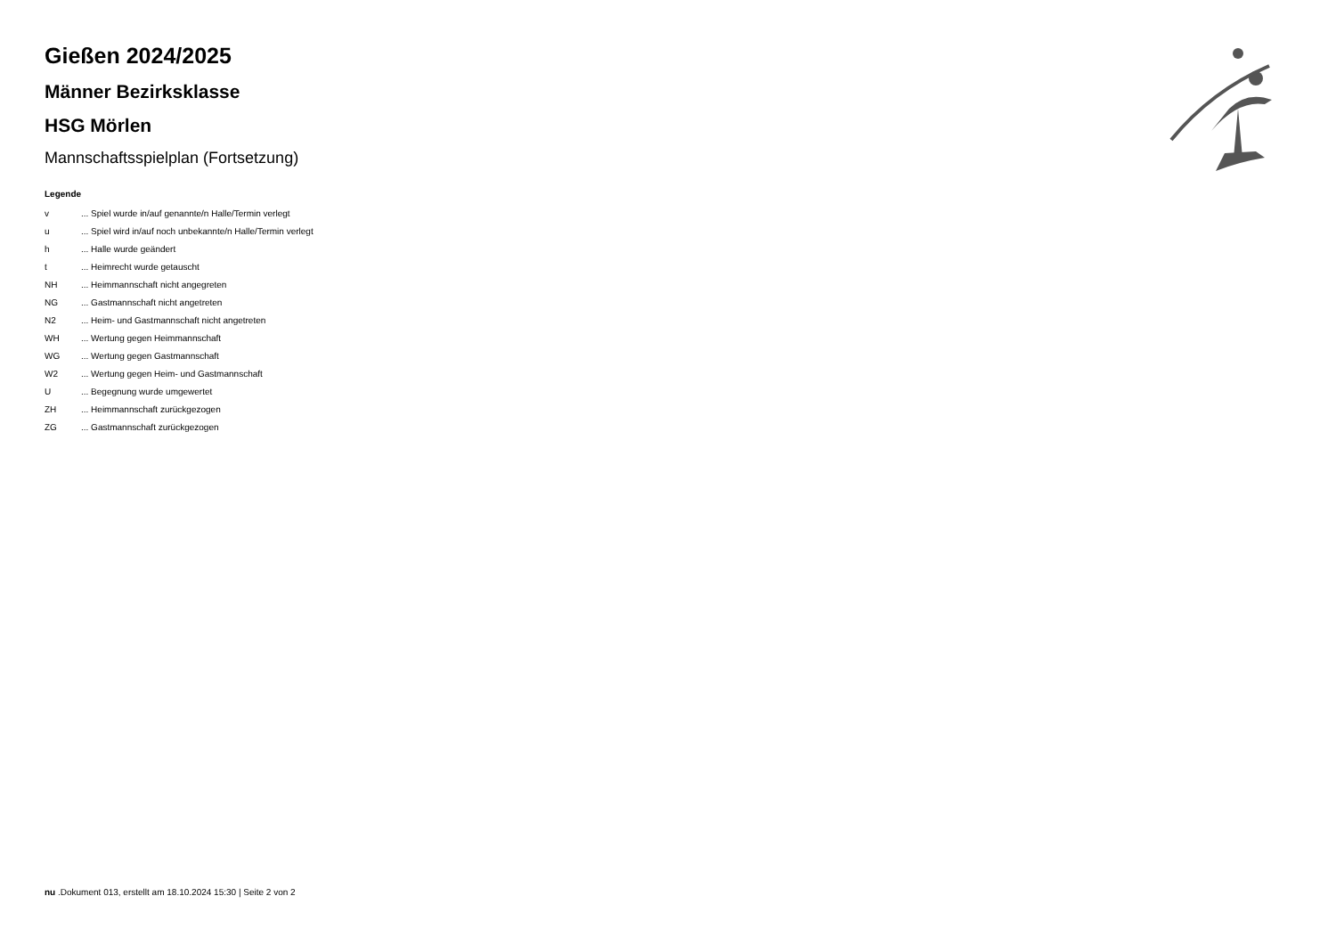Gießen 2024/2025
Männer Bezirksklasse
HSG Mörlen
Mannschaftsspielplan (Fortsetzung)
Legende
| v | ... Spiel wurde in/auf genannte/n Halle/Termin verlegt |
| u | ... Spiel wird in/auf noch unbekannte/n Halle/Termin verlegt |
| h | ... Halle wurde geändert |
| t | ... Heimrecht wurde getauscht |
| NH | ... Heimmannschaft nicht angegreten |
| NG | ... Gastmannschaft nicht angetreten |
| N2 | ... Heim- und Gastmannschaft nicht angetreten |
| WH | ... Wertung gegen Heimmannschaft |
| WG | ... Wertung gegen Gastmannschaft |
| W2 | ... Wertung gegen Heim- und Gastmannschaft |
| U | ... Begegnung wurde umgewertet |
| ZH | ... Heimmannschaft zurückgezogen |
| ZG | ... Gastmannschaft zurückgezogen |
nu .Dokument 013, erstellt am 18.10.2024 15:30 | Seite 2 von 2